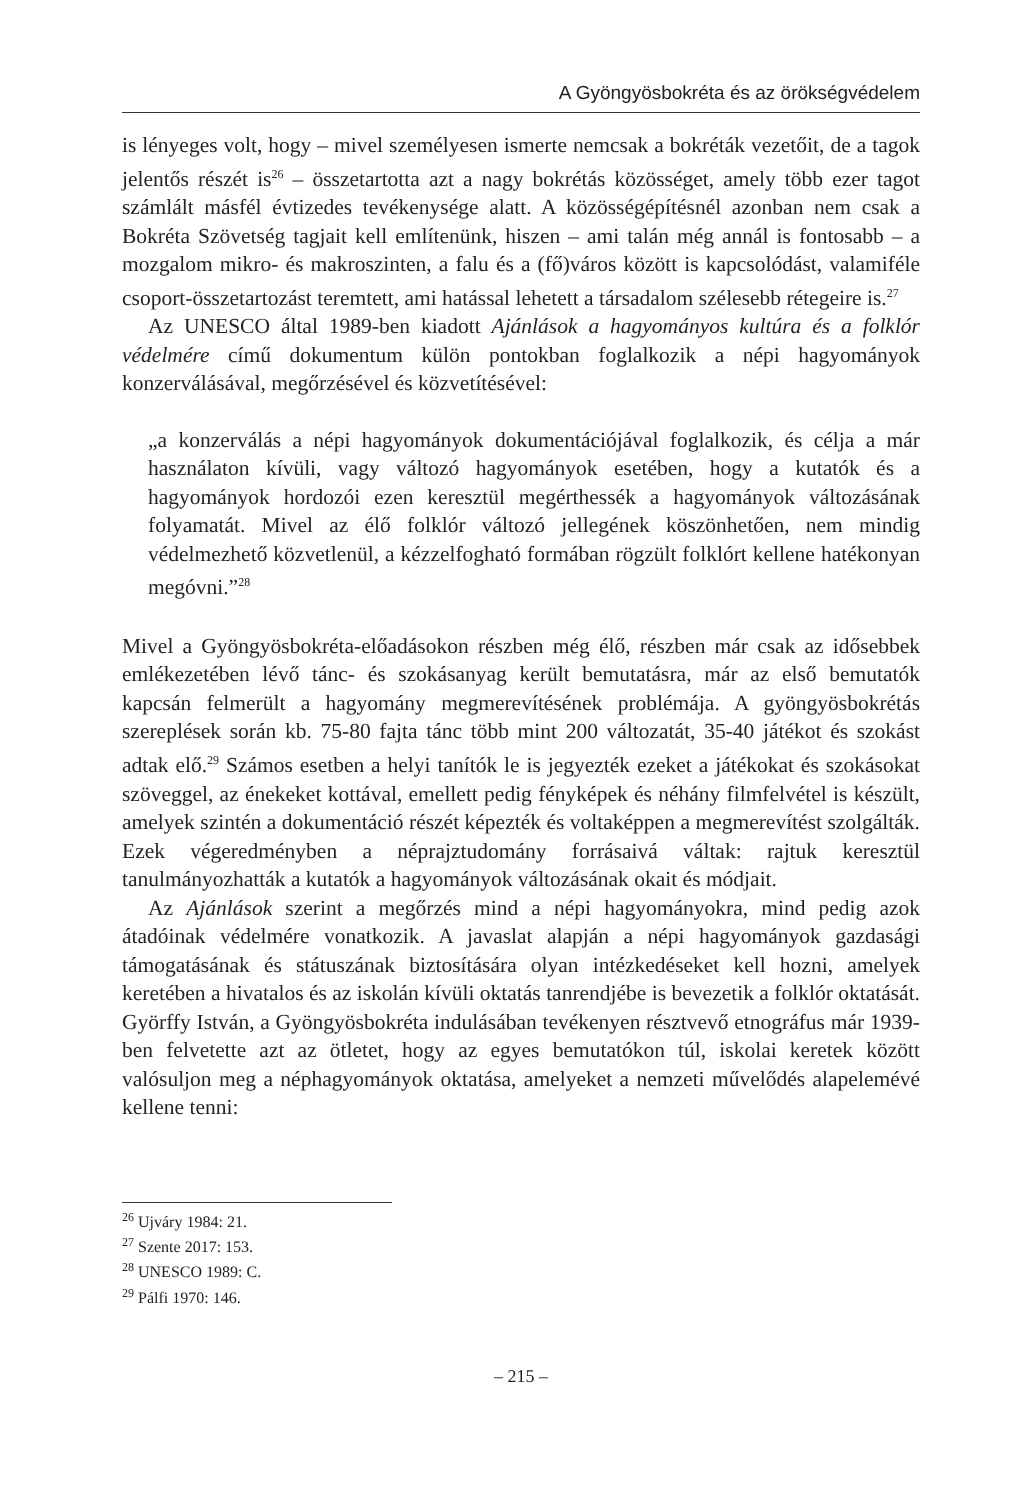A Gyöngyösbokréta és az örökségvédelem
is lényeges volt, hogy – mivel személyesen ismerte nemcsak a bokréták vezetőit, de a tagok jelentős részét is<sup>26</sup> – összetartotta azt a nagy bokrétás közösséget, amely több ezer tagot számlált másfél évtizedes tevékenysége alatt. A közösségépítésnél azonban nem csak a Bokréta Szövetség tagjait kell említenünk, hiszen – ami talán még annál is fontosabb – a mozgalom mikro- és makroszinten, a falu és a (fő)város között is kapcsolódást, valamiféle csoport-összetartozást teremtett, ami hatással lehetett a társadalom szélesebb rétegeire is.<sup>27</sup>
Az UNESCO által 1989-ben kiadott Ajánlások a hagyományos kultúra és a folklór védelmére című dokumentum külön pontokban foglalkozik a népi hagyományok konzerválásával, megőrzésével és közvetítésével:
„a konzerválás a népi hagyományok dokumentációjával foglalkozik, és célja a már használaton kívüli, vagy változó hagyományok esetében, hogy a kutatók és a hagyományok hordozói ezen keresztül megérthessék a hagyományok változásának folyamatát. Mivel az élő folklór változó jellegének köszönhetően, nem mindig védelmezhető közvetlenül, a kézzelfogható formában rögzült folklórt kellene hatékonyan megóvni.”<sup>28</sup>
Mivel a Gyöngyösbokréta-előadásokon részben még élő, részben már csak az idősebbek emlékezetében lévő tánc- és szokásanyag került bemutatásra, már az első bemutatók kapcsán felmerült a hagyomány megmerevítésének problémája. A gyöngyösbokrétás szereplések során kb. 75-80 fajta tánc több mint 200 változatát, 35-40 játékot és szokást adtak elő.<sup>29</sup> Számos esetben a helyi tanítók le is jegyezték ezeket a játékokat és szokásokat szöveggel, az énekeket kottával, emellett pedig fényképek és néhány filmfelvétel is készült, amelyek szintén a dokumentáció részét képezték és voltaképpen a megmerevítést szolgálták. Ezek végeredményben a néprajztudomány forrásaivá váltak: rajtuk keresztül tanulmányozhatták a kutatók a hagyományok változásának okait és módjait.
Az Ajánlások szerint a megőrzés mind a népi hagyományokra, mind pedig azok átadóinak védelmére vonatkozik. A javaslat alapján a népi hagyományok gazdasági támogatásának és státuszának biztosítására olyan intézkedéseket kell hozni, amelyek keretében a hivatalos és az iskolán kívüli oktatás tanrendjébe is bevezetik a folklór oktatását. Györffy István, a Gyöngyösbokréta indulásában tevékenyen résztvevő etnográfus már 1939-ben felvetette azt az ötletet, hogy az egyes bemutatókon túl, iskolai keretek között valósuljon meg a néphagyományok oktatása, amelyeket a nemzeti művelődés alapelemévé kellene tenni:
<sup>26</sup> Ujváry 1984: 21.
<sup>27</sup> Szente 2017: 153.
<sup>28</sup> UNESCO 1989: C.
<sup>29</sup> Pálfi 1970: 146.
– 215 –